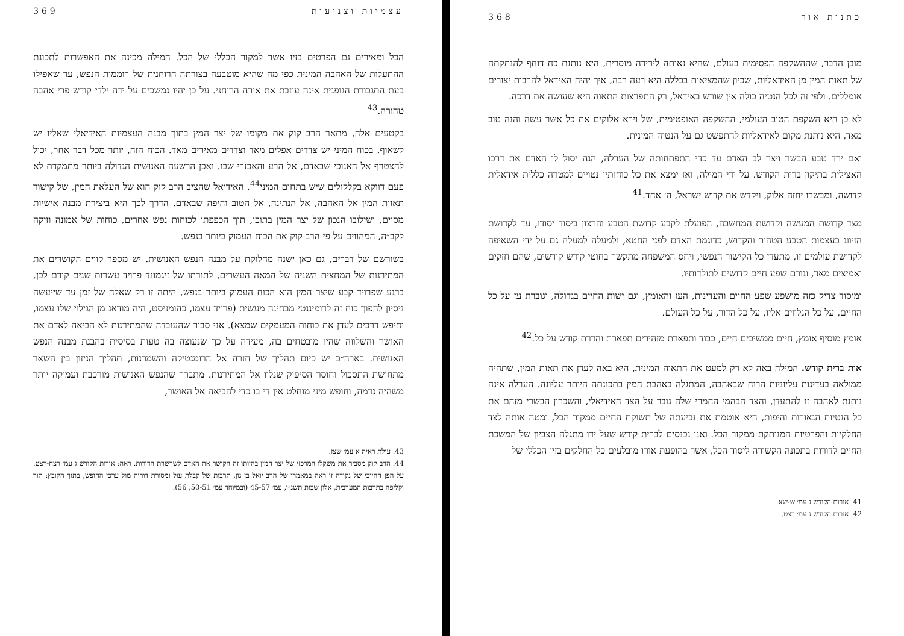368 כתנות אור
מובן הדבר, שההשקפה הפסימית בעולם, שהיא נאותה לירידה מוסרית, היא נותנת כח דוחף להנתקתה של תאות המין מן האידאליות, שכיון שהמציאות בכללה היא רעה רבה, איך יהיה האידאל להרבות יצורים אומללים. ולפי זה לכל הנטיה כולה אין שורש באידאל, רק התפרצות התאוה היא שעושה את דרכה.
לא כן היא השקפת הטוב העולמי, ההשקפה האופטימית, של וירא אלוקים את כל אשר עשה והנה טוב מאד, היא נותנת מקום לאידאליות להתפשט גם על הנטיה המינית.
ואם ירד טבע הבשר ויצר לב האדם עד כדי התפתחותה של הערלה, הנה יסול לו האדם את דרכו האצילית בתיקון ברית הקודש. על ידי המילה, ואז ימצא את כל כוחותיו נטויים למטרה כללית אידאלית קדושה, ומבשרו יחזה אלוק, ויקדש את קדוש ישראל, ה׳ אחד.<sup>41</sup>
מצד קדושת המעשה וקדושת המחשבה, הפועלת לקבע קדושת הטבע והרצון ביסוד יסודו, עד לקדושת הזיווג בעצמות הטבע הטהור והקדוש, כדוגמת האדם לפני החטא, ולמעלה למעלה גם על ידי השאיפה לקדושת עולמים זו, מתעדן כל הקישור הנפשי, ויחס המשפחה מתקשר בחוטי קודש קודשים, שהם חזקים ואמיצים מאד, וגורם שפע חיים קדושים לתולדותיו.
ומיסוד צדיק כזה מושפע שפע החיים והעדינות, העז והאומץ, וגם ישות החיים בגדולה, וגוברת עז על כל החיים, על כל הנלווים אליו, על כל הדור, על כל העולם.
אומץ מוסיף אומץ, חיים ממשיכים חיים, כבוד ותפארת מזהירים תפארת והדרת קודש על כל.<sup>42</sup>
אות ברית קודש. המילה באה לא רק למעט את התאוה המינית, היא באה לעדן את תאות המין, שתהיה ממולאה בעדינות עליוניות הרוח שבאהבה, המתגלה באהבת המין בתכונתה היותר עליונה. הערלה אינה נותנת לאהבה זו להתעדן, והצד הבהמי החמרי שלה גובר על הצד האידיאלי, והשכרון הבשרי מזהם את כל הנטיות הנאורות והיפות, היא אוטמת את נביעתה של תשוקת החיים ממקור הכל, ומטה אותה לצד החלקיות והפרטיות המנותקת ממקור הכל. ואנו נכנסים לברית קודש שעל ידו מתגלה הצביון של המשכת החיים לדורות בתכונה הקשורה ליסוד הכל, אשר בהופעת אורו מובלעים כל החלקים בזיו הכללי של
41. אורות הקודש ג עמ׳ ש-שא.
42. אורות הקודש ג עמ׳ רצט.
369 עצמיות וצניעות
הכל ומאירים גם הפרטים בזיו אשר למקור הכללי של הכל. המילה מכינה את האפשרות לתכונת ההתעלות של האהבה המינית כפי מה שהיא מוטבעה בצורתה הרוחנית של רוממות הנפש, עד שאפילו בעת התגבורת הגופנית אינה עוזבת את אורה הרוחני. על כן יהיו נמשכים על ידה ילדי קודש פרי אהבה טהורה.<sup>43</sup>
בקטעים אלה, מתאר הרב קוק את מקומו של יצר המין בתוך מבנה העצמיות האידיאלי שאליו יש לשאוף. בכוח המיני יש צדדים אפלים מאד וצדדים מאירים מאד. הכוח הזה, יותר מכל דבר אחר, יכול להצטרף אל האנוכי שבאדם, אל הרע והאכזרי שבו. ואכן הרשעה האנושית הגדולה ביותר מתמקדת לא פעם דווקא בקלקולים שיש בתחום המיני<sup>44</sup>. האידיאל שהציב הרב קוק הוא של העלאת המין, של קישור תאוות המין אל האהבה, אל הנתינה, אל הטוב והיפה שבאדם. הדרך לכך היא ביצירת מבנה אישיות מסוים, ושילובו הנכון של יצר המין בתוכו, תוך הכפפתו לכוחות נפש אחרים, כוחות של אמונה וזיקה לקב״ה, המהווים על פי הרב קוק את הכוח העמוק ביותר בנפש.
בשורשם של דברים, גם כאן ישנה מחלוקת על מבנה הנפש האנושית. יש מספר קווים הקושרים את המתירנות של המחצית השניה של המאה העשרים, לתורתו של זיגמונד פרויד עשרות שנים קודם לכן. ברגע שפרויד קבע שיצר המין הוא הכוח העמוק ביותר בנפש, היתה זו רק שאלה של זמן עד שייעשה ניסיון להפוך כוח זה לדומיננטי מבחינה מעשית (פרויד עצמו, כהומניסט, היה מודאג מן הגילוי שלו עצמו, וחיפש דרכים לעדן את כוחות המעמקים שמצא). אני סבור שהעובדה שהמתירנות לא הביאה לאדם את האושר והשלווה שהיו מובטחים בה, מעידה על כך שנעוצה בה טעות בסיסית בהבנת מבנה הנפש האנושית. בארה״ב יש כיום תהליך של חזרה אל הרומנטיקה והשמרנות, תהליך הניזון בין השאר מתחושת התסכול וחוסר הסיפוק שנלוו אל המתירנות. מתברר שהנפש האנושית מורכבת ועמוקה יותר משהיה נדמה, וחופש מיני מוחלט אין די בו כדי להביאה אל האושר,
43. עולת ראיה א עמ׳ שצז.
44. הרב קוק מסביר את משקלו המרכזי של יצר המין בהיותו זה הקושר את האדם לשרשרת הדורות. ראה: אורות הקודש ג עמ׳ רצח-רצט. על הפן החיובי של נקודה זו ראה במאמרו של הרב יואל בן נון, תרבות של קבלת עול ומסורת דורות מול ערכי החופש, בתוך הקובץ: תוך וקליפה בתרבות המערבית, אלון שבות תשנ״ו, עמ׳ 45-57 (ובמיוחד עמ׳ 50-51, 56).